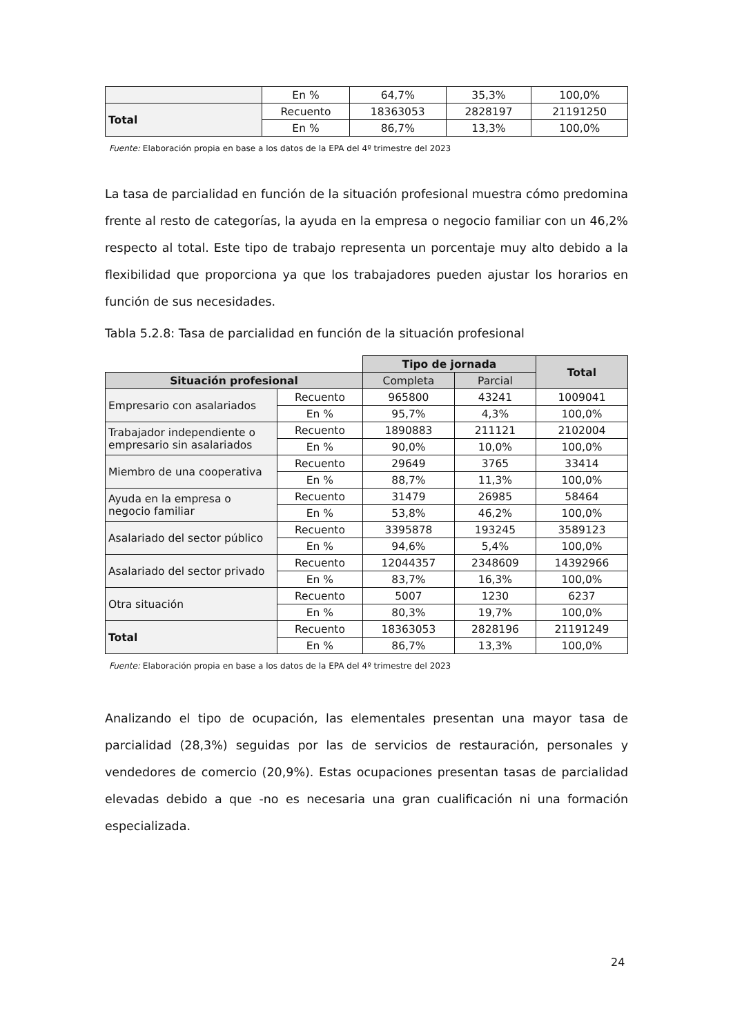| | En % | 64,7% | 35,3% | 100,0% |
| Total | Recuento | 18363053 | 2828197 | 21191250 |
| | En % | 86,7% | 13,3% | 100,0% |
Fuente: Elaboración propia en base a los datos de la EPA del 4º trimestre del 2023
La tasa de parcialidad en función de la situación profesional muestra cómo predomina frente al resto de categorías, la ayuda en la empresa o negocio familiar con un 46,2% respecto al total. Este tipo de trabajo representa un porcentaje muy alto debido a la flexibilidad que proporciona ya que los trabajadores pueden ajustar los horarios en función de sus necesidades.
Tabla 5.2.8: Tasa de parcialidad en función de la situación profesional
| | | Tipo de jornada | | Total |
| Situación profesional | | Completa | Parcial | |
| Empresario con asalariados | Recuento | 965800 | 43241 | 1009041 |
| | En % | 95,7% | 4,3% | 100,0% |
| Trabajador independiente o empresario sin asalariados | Recuento | 1890883 | 211121 | 2102004 |
| | En % | 90,0% | 10,0% | 100,0% |
| Miembro de una cooperativa | Recuento | 29649 | 3765 | 33414 |
| | En % | 88,7% | 11,3% | 100,0% |
| Ayuda en la empresa o negocio familiar | Recuento | 31479 | 26985 | 58464 |
| | En % | 53,8% | 46,2% | 100,0% |
| Asalariado del sector público | Recuento | 3395878 | 193245 | 3589123 |
| | En % | 94,6% | 5,4% | 100,0% |
| Asalariado del sector privado | Recuento | 12044357 | 2348609 | 14392966 |
| | En % | 83,7% | 16,3% | 100,0% |
| Otra situación | Recuento | 5007 | 1230 | 6237 |
| | En % | 80,3% | 19,7% | 100,0% |
| Total | Recuento | 18363053 | 2828196 | 21191249 |
| | En % | 86,7% | 13,3% | 100,0% |
Fuente: Elaboración propia en base a los datos de la EPA del 4º trimestre del 2023
Analizando el tipo de ocupación, las elementales presentan una mayor tasa de parcialidad (28,3%) seguidas por las de servicios de restauración, personales y vendedores de comercio (20,9%). Estas ocupaciones presentan tasas de parcialidad elevadas debido a que -no es necesaria una gran cualificación ni una formación especializada.
24